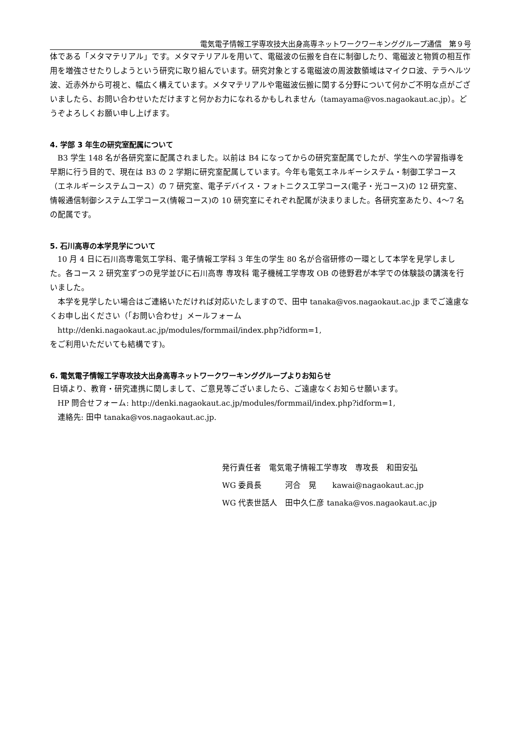電気電子情報工学専攻技大出身高専ネットワークワーキンググループ通信　第９号
体である「メタマテリアル」です。メタマテリアルを用いて、電磁波の伝搬を自在に制御したり、電磁波と物質の相互作用を増強させたりしようという研究に取り組んでいます。研究対象とする電磁波の周波数領域はマイクロ波、テラヘルツ波、近赤外から可視と、幅広く構えています。メタマテリアルや電磁波伝搬に関する分野について何かご不明な点がございましたら、お問い合わせいただけますと何かお力になれるかもしれません（tamayama@vos.nagaokaut.ac.jp）。どうぞよろしくお願い申し上げます。
4. 学部 3 年生の研究室配属について
B3 学生 148 名が各研究室に配属されました。以前は B4 になってからの研究室配属でしたが、学生への学習指導を早期に行う目的で、現在は B3 の 2 学期に研究室配属しています。今年も電気エネルギーシステム・制御工学コース（エネルギーシステムコース）の 7 研究室、電子デバイス・フォトニクス工学コース(電子・光コース)の 12 研究室、 情報通信制御システム工学コース(情報コース)の 10 研究室にそれぞれ配属が決まりました。各研究室あたり、4～7 名の配属です。
5. 石川高専の本学見学について
10 月 4 日に石川高専電気工学科、電子情報工学科 3 年生の学生 80 名が合宿研修の一環として本学を見学しました。各コース 2 研究室ずつの見学並びに石川高専 専攻科 電子機械工学専攻 OB の徳野君が本学での体験談の講演を行いました。
本学を見学したい場合はご連絡いただければ対応いたしますので、田中 tanaka@vos.nagaokaut.ac.jp までご遠慮なくお申し出ください（「お問い合わせ」メールフォーム
http://denki.nagaokaut.ac.jp/modules/formmail/index.php?idform=1,
をご利用いただいても結構です)。
6. 電気電子情報工学専攻技大出身高専ネットワークワーキンググループよりお知らせ
日頃より、教育・研究連携に関しまして、ご意見等ございましたら、ご遠慮なくお知らせ願います。
HP 問合せフォーム: http://denki.nagaokaut.ac.jp/modules/formmail/index.php?idform=1,
連絡先: 田中 tanaka@vos.nagaokaut.ac.jp.
発行責任者　電気電子情報工学専攻　専攻長　和田安弘
WG 委員長　　　河合　晃　　kawai@nagaokaut.ac.jp
WG 代表世話人　田中久仁彦 tanaka@vos.nagaokaut.ac.jp